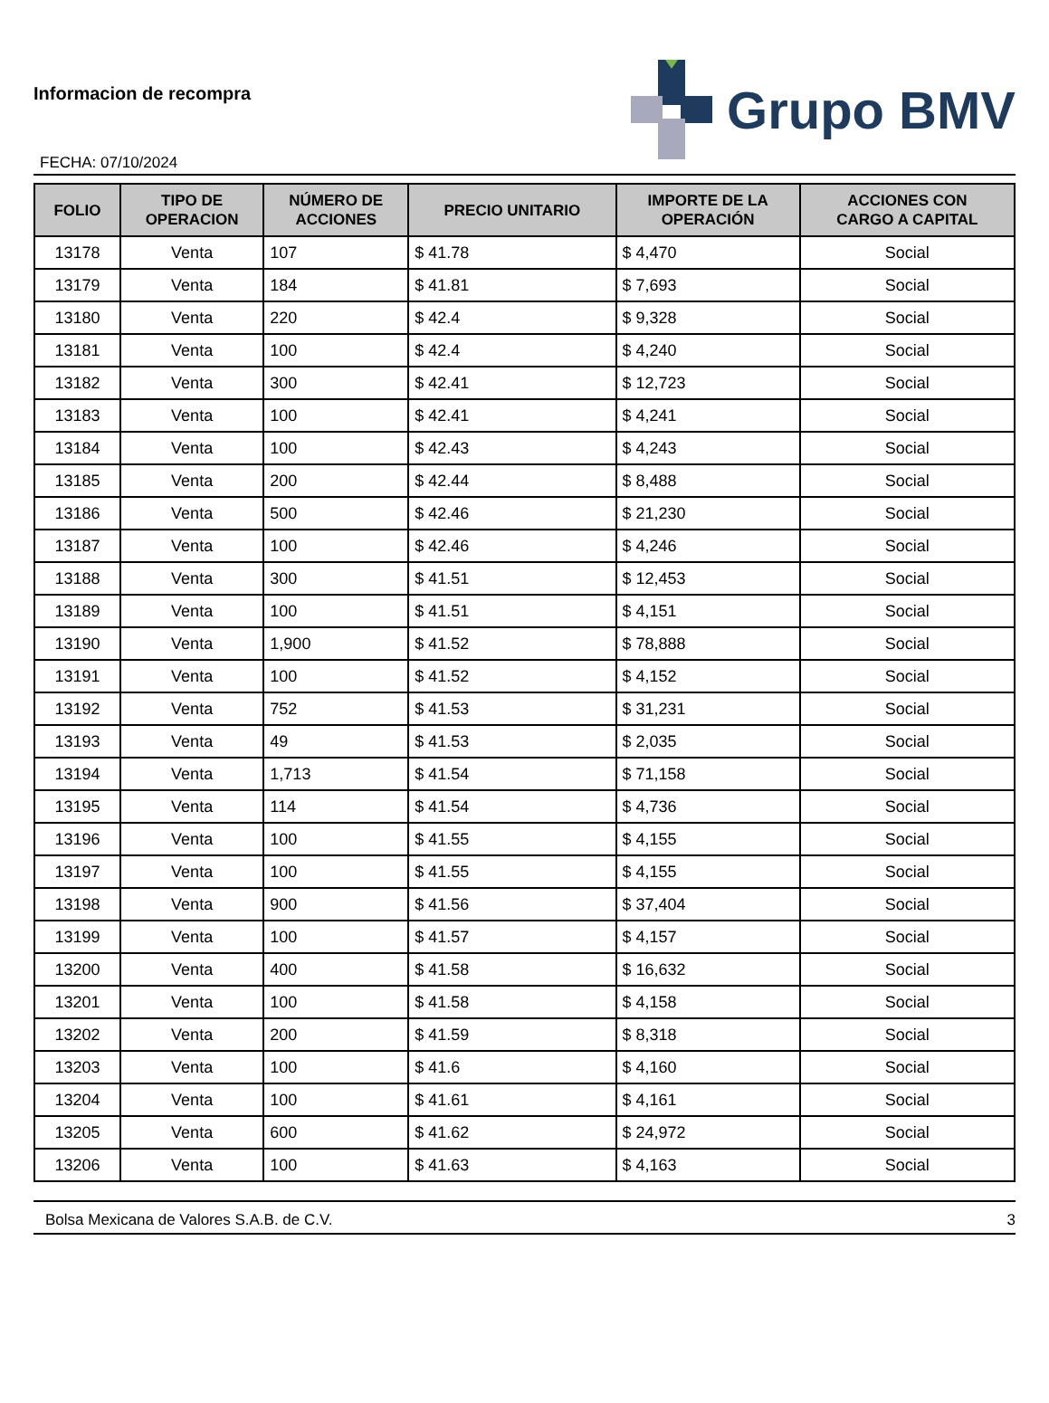Informacion de recompra
FECHA: 07/10/2024
Grupo BMV
| FOLIO | TIPO DE OPERACION | NÚMERO DE ACCIONES | PRECIO UNITARIO | IMPORTE DE LA OPERACIÓN | ACCIONES CON CARGO A CAPITAL |
| --- | --- | --- | --- | --- | --- |
| 13178 | Venta | 107 | $ 41.78 | $ 4,470 | Social |
| 13179 | Venta | 184 | $ 41.81 | $ 7,693 | Social |
| 13180 | Venta | 220 | $ 42.4 | $ 9,328 | Social |
| 13181 | Venta | 100 | $ 42.4 | $ 4,240 | Social |
| 13182 | Venta | 300 | $ 42.41 | $ 12,723 | Social |
| 13183 | Venta | 100 | $ 42.41 | $ 4,241 | Social |
| 13184 | Venta | 100 | $ 42.43 | $ 4,243 | Social |
| 13185 | Venta | 200 | $ 42.44 | $ 8,488 | Social |
| 13186 | Venta | 500 | $ 42.46 | $ 21,230 | Social |
| 13187 | Venta | 100 | $ 42.46 | $ 4,246 | Social |
| 13188 | Venta | 300 | $ 41.51 | $ 12,453 | Social |
| 13189 | Venta | 100 | $ 41.51 | $ 4,151 | Social |
| 13190 | Venta | 1,900 | $ 41.52 | $ 78,888 | Social |
| 13191 | Venta | 100 | $ 41.52 | $ 4,152 | Social |
| 13192 | Venta | 752 | $ 41.53 | $ 31,231 | Social |
| 13193 | Venta | 49 | $ 41.53 | $ 2,035 | Social |
| 13194 | Venta | 1,713 | $ 41.54 | $ 71,158 | Social |
| 13195 | Venta | 114 | $ 41.54 | $ 4,736 | Social |
| 13196 | Venta | 100 | $ 41.55 | $ 4,155 | Social |
| 13197 | Venta | 100 | $ 41.55 | $ 4,155 | Social |
| 13198 | Venta | 900 | $ 41.56 | $ 37,404 | Social |
| 13199 | Venta | 100 | $ 41.57 | $ 4,157 | Social |
| 13200 | Venta | 400 | $ 41.58 | $ 16,632 | Social |
| 13201 | Venta | 100 | $ 41.58 | $ 4,158 | Social |
| 13202 | Venta | 200 | $ 41.59 | $ 8,318 | Social |
| 13203 | Venta | 100 | $ 41.6 | $ 4,160 | Social |
| 13204 | Venta | 100 | $ 41.61 | $ 4,161 | Social |
| 13205 | Venta | 600 | $ 41.62 | $ 24,972 | Social |
| 13206 | Venta | 100 | $ 41.63 | $ 4,163 | Social |
Bolsa Mexicana de Valores S.A.B. de C.V. 3